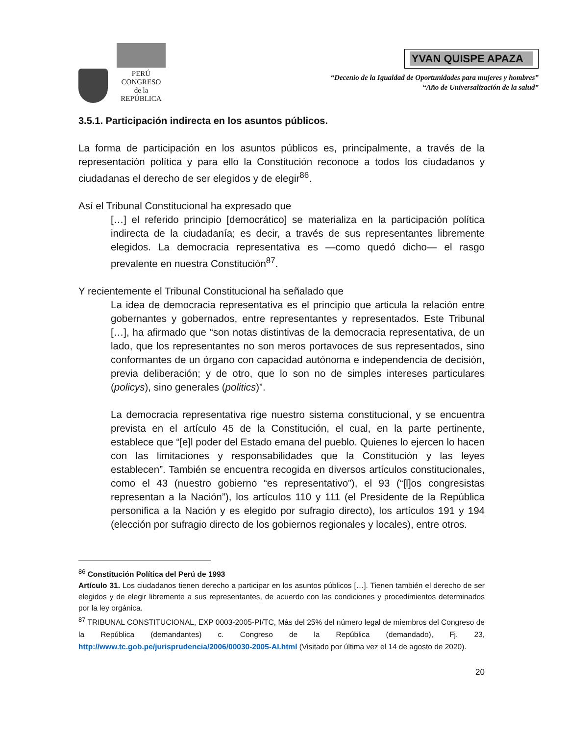PERÚ
CONGRESO
de la
REPÚBLICA
YVAN QUISPE APAZA
“Decenio de la Igualdad de Oportunidades para mujeres y hombres”
“Año de Universalización de la salud”
3.5.1. Participación indirecta en los asuntos públicos.
La forma de participación en los asuntos públicos es, principalmente, a través de la representación política y para ello la Constitución reconoce a todos los ciudadanos y ciudadanas el derecho de ser elegidos y de elegir<sup>86</sup>.
Así el Tribunal Constitucional ha expresado que
[…] el referido principio [democrático] se materializa en la participación política indirecta de la ciudadanía; es decir, a través de sus representantes libremente elegidos. La democracia representativa es —como quedó dicho— el rasgo prevalente en nuestra Constitución<sup>87</sup>.
Y recientemente el Tribunal Constitucional ha señalado que
La idea de democracia representativa es el principio que articula la relación entre gobernantes y gobernados, entre representantes y representados. Este Tribunal […], ha afirmado que “son notas distintivas de la democracia representativa, de un lado, que los representantes no son meros portavoces de sus representados, sino conformantes de un órgano con capacidad autónoma e independencia de decisión, previa deliberación; y de otro, que lo son no de simples intereses particulares (policys), sino generales (politics)”.
La democracia representativa rige nuestro sistema constitucional, y se encuentra prevista en el artículo 45 de la Constitución, el cual, en la parte pertinente, establece que “[e]l poder del Estado emana del pueblo. Quienes lo ejercen lo hacen con las limitaciones y responsabilidades que la Constitución y las leyes establecen”. También se encuentra recogida en diversos artículos constitucionales, como el 43 (nuestro gobierno “es representativo”), el 93 (“[l]os congresistas representan a la Nación”), los artículos 110 y 111 (el Presidente de la República personifica a la Nación y es elegido por sufragio directo), los artículos 191 y 194 (elección por sufragio directo de los gobiernos regionales y locales), entre otros.
<sup>86</sup> Constitución Política del Perú de 1993
Artículo 31. Los ciudadanos tienen derecho a participar en los asuntos públicos […]. Tienen también el derecho de ser elegidos y de elegir libremente a sus representantes, de acuerdo con las condiciones y procedimientos determinados por la ley orgánica.
<sup>87</sup> TRIBUNAL CONSTITUCIONAL, EXP 0003-2005-PI/TC, Más del 25% del número legal de miembros del Congreso de la República (demandantes) c. Congreso de la República (demandado), Fj. 23, http://www.tc.gob.pe/jurisprudencia/2006/00030-2005-AI.html (Visitado por última vez el 14 de agosto de 2020).
20